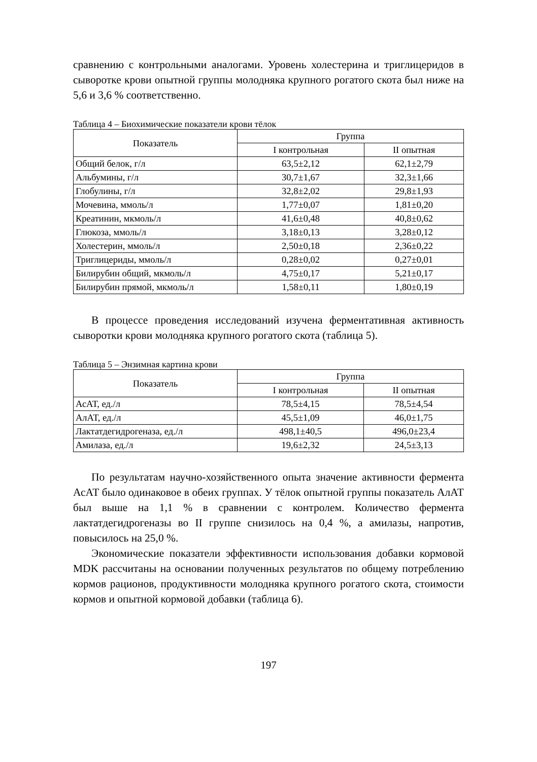сравнению с контрольными аналогами. Уровень холестерина и тригли­церидов в сыворотке крови опытной группы молодняка крупного рога­того скота был ниже на 5,6 и 3,6 % соответственно.
Таблица 4 – Биохимические показатели крови тёлок
| Показатель | Группа | |
| --- | --- | --- |
| | I контрольная | II опытная |
| Общий белок, г/л | 63,5±2,12 | 62,1±2,79 |
| Альбумины, г/л | 30,7±1,67 | 32,3±1,66 |
| Глобулины, г/л | 32,8±2,02 | 29,8±1,93 |
| Мочевина, ммоль/л | 1,77±0,07 | 1,81±0,20 |
| Креатинин, мкмоль/л | 41,6±0,48 | 40,8±0,62 |
| Глюкоза, ммоль/л | 3,18±0,13 | 3,28±0,12 |
| Холестерин, ммоль/л | 2,50±0,18 | 2,36±0,22 |
| Триглицериды, ммоль/л | 0,28±0,02 | 0,27±0,01 |
| Билирубин общий, мкмоль/л | 4,75±0,17 | 5,21±0,17 |
| Билирубин прямой, мкмоль/л | 1,58±0,11 | 1,80±0,19 |
В процессе проведения исследований изучена ферментативная ак­тивность сыворотки крови молодняка крупного рогатого скота (таблица 5).
Таблица 5 – Энзимная картина крови
| Показатель | Группа | |
| --- | --- | --- |
| | I контрольная | II опытная |
| АсАТ, ед./л | 78,5±4,15 | 78,5±4,54 |
| АлАТ, ед./л | 45,5±1,09 | 46,0±1,75 |
| Лактатдегидрогеназа, ед./л | 498,1±40,5 | 496,0±23,4 |
| Амилаза, ед./л | 19,6±2,32 | 24,5±3,13 |
По результатам научно-хозяйственного опыта значение активности фермента АсАТ было одинаковое в обеих группах. У тёлок опытной группы показатель АлАТ был выше на 1,1 % в сравнении с контролем. Количество фермента лактатдегидрогеназы во II группе снизилось на 0,4 %, а амилазы, напротив, повысилось на 25,0 %.
Экономические показатели эффективности использования добавки кормовой MDK рассчитаны на основании полученных результатов по общему потреблению кормов рационов, продуктивности молодняка крупного рогатого скота, стоимости кормов и опытной кормовой до­бавки (таблица 6).
197